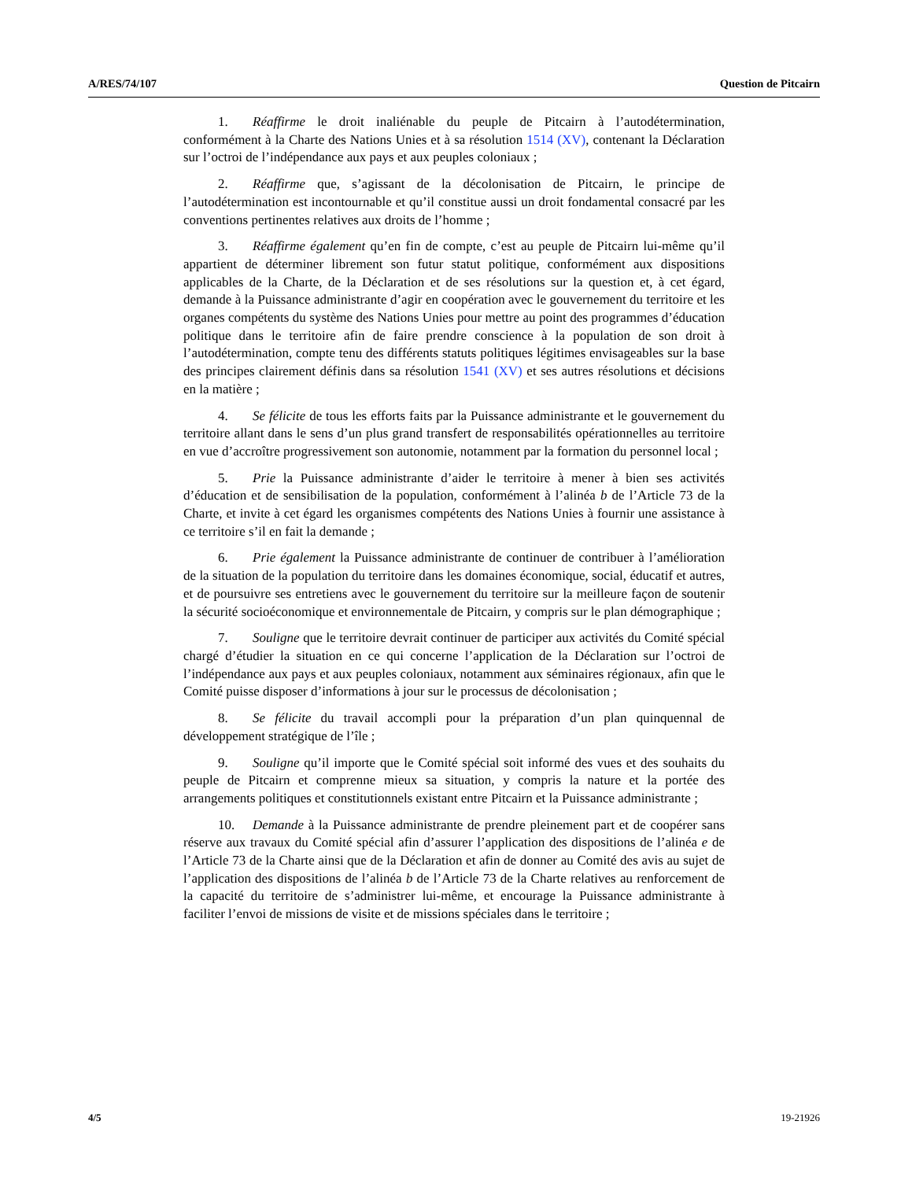A/RES/74/107 Question de Pitcairn
1. Réaffirme le droit inaliénable du peuple de Pitcairn à l’autodétermination, conformément à la Charte des Nations Unies et à sa résolution 1514 (XV), contenant la Déclaration sur l’octroi de l’indépendance aux pays et aux peuples coloniaux ;
2. Réaffirme que, s’agissant de la décolonisation de Pitcairn, le principe de l’autodétermination est incontournable et qu’il constitue aussi un droit fondamental consacré par les conventions pertinentes relatives aux droits de l’homme ;
3. Réaffirme également qu’en fin de compte, c’est au peuple de Pitcairn lui-même qu’il appartient de déterminer librement son futur statut politique, conformément aux dispositions applicables de la Charte, de la Déclaration et de ses résolutions sur la question et, à cet égard, demande à la Puissance administrante d’agir en coopération avec le gouvernement du territoire et les organes compétents du système des Nations Unies pour mettre au point des programmes d’éducation politique dans le territoire afin de faire prendre conscience à la population de son droit à l’autodétermination, compte tenu des différents statuts politiques légitimes envisageables sur la base des principes clairement définis dans sa résolution 1541 (XV) et ses autres résolutions et décisions en la matière ;
4. Se félicite de tous les efforts faits par la Puissance administrante et le gouvernement du territoire allant dans le sens d’un plus grand transfert de responsabilités opérationnelles au territoire en vue d’accroître progressivement son autonomie, notamment par la formation du personnel local ;
5. Prie la Puissance administrante d’aider le territoire à mener à bien ses activités d’éducation et de sensibilisation de la population, conformément à l’alinéa b de l’Article 73 de la Charte, et invite à cet égard les organismes compétents des Nations Unies à fournir une assistance à ce territoire s’il en fait la demande ;
6. Prie également la Puissance administrante de continuer de contribuer à l’amélioration de la situation de la population du territoire dans les domaines économique, social, éducatif et autres, et de poursuivre ses entretiens avec le gouvernement du territoire sur la meilleure façon de soutenir la sécurité socioéconomique et environnementale de Pitcairn, y compris sur le plan démographique ;
7. Souligne que le territoire devrait continuer de participer aux activités du Comité spécial chargé d’étudier la situation en ce qui concerne l’application de la Déclaration sur l’octroi de l’indépendance aux pays et aux peuples coloniaux, notamment aux séminaires régionaux, afin que le Comité puisse disposer d’informations à jour sur le processus de décolonisation ;
8. Se félicite du travail accompli pour la préparation d’un plan quinquennal de développement stratégique de l’île ;
9. Souligne qu’il importe que le Comité spécial soit informé des vues et des souhaits du peuple de Pitcairn et comprenne mieux sa situation, y compris la nature et la portée des arrangements politiques et constitutionnels existant entre Pitcairn et la Puissance administrante ;
10. Demande à la Puissance administrante de prendre pleinement part et de coopérer sans réserve aux travaux du Comité spécial afin d’assurer l’application des dispositions de l’alinéa e de l’Article 73 de la Charte ainsi que de la Déclaration et afin de donner au Comité des avis au sujet de l’application des dispositions de l’alinéa b de l’Article 73 de la Charte relatives au renforcement de la capacité du territoire de s’administrer lui-même, et encourage la Puissance administrante à faciliter l’envoi de missions de visite et de missions spéciales dans le territoire ;
4/5 19-21926